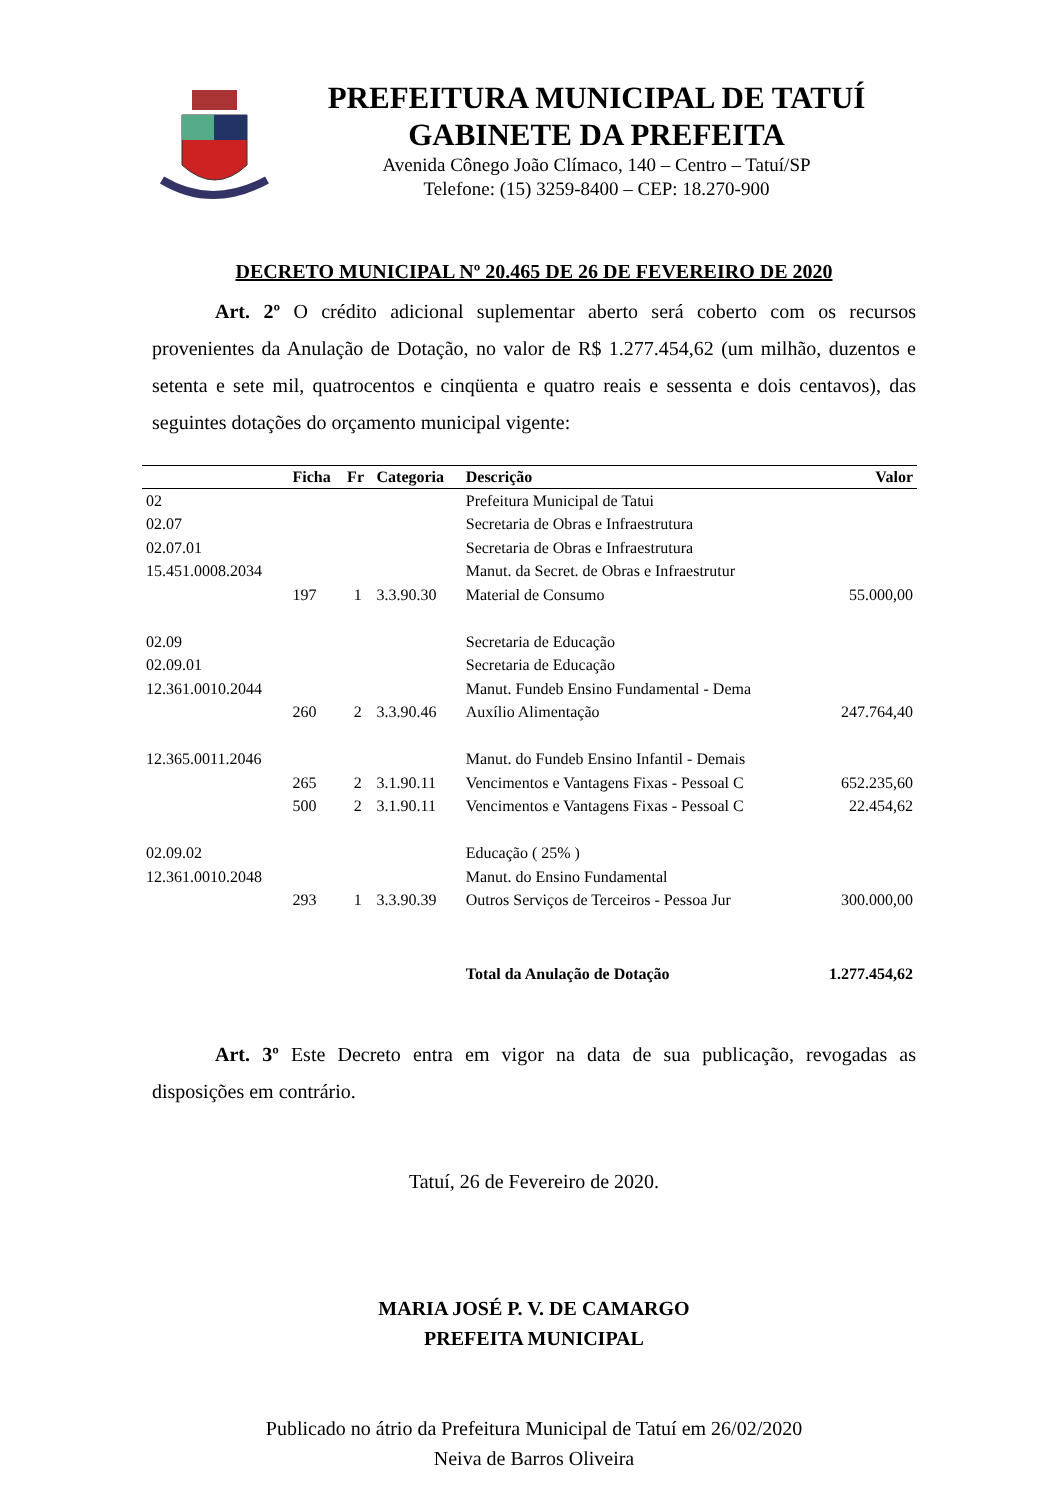PREFEITURA MUNICIPAL DE TATUÍ
GABINETE DA PREFEITA
Avenida Cônego João Clímaco, 140 – Centro – Tatuí/SP
Telefone: (15) 3259-8400 – CEP: 18.270-900
DECRETO MUNICIPAL Nº 20.465 DE 26 DE FEVEREIRO DE 2020
Art. 2º O crédito adicional suplementar aberto será coberto com os recursos provenientes da Anulação de Dotação, no valor de R$ 1.277.454,62 (um milhão, duzentos e setenta e sete mil, quatrocentos e cinqüenta e quatro reais e sessenta e dois centavos), das seguintes dotações do orçamento municipal vigente:
| | Ficha | Fr | Categoria | Descrição | Valor |
| --- | --- | --- | --- | --- | --- |
| 02 | | | | Prefeitura Municipal de Tatui | |
| 02.07 | | | | Secretaria de Obras e Infraestrutura | |
| 02.07.01 | | | | Secretaria de Obras e Infraestrutura | |
| 15.451.0008.2034 | | | | Manut. da Secret. de Obras e Infraestrutur | |
| | 197 | 1 | 3.3.90.30 | Material de Consumo | 55.000,00 |
| 02.09 | | | | Secretaria de Educação | |
| 02.09.01 | | | | Secretaria de Educação | |
| 12.361.0010.2044 | | | | Manut. Fundeb Ensino Fundamental - Dema | |
| | 260 | 2 | 3.3.90.46 | Auxílio Alimentação | 247.764,40 |
| 12.365.0011.2046 | | | | Manut. do Fundeb Ensino Infantil - Demais | |
| | 265 | 2 | 3.1.90.11 | Vencimentos e Vantagens Fixas - Pessoal C | 652.235,60 |
| | 500 | 2 | 3.1.90.11 | Vencimentos e Vantagens Fixas - Pessoal C | 22.454,62 |
| 02.09.02 | | | | Educação ( 25% ) | |
| 12.361.0010.2048 | | | | Manut. do Ensino Fundamental | |
| | 293 | 1 | 3.3.90.39 | Outros Serviços de Terceiros - Pessoa Jur | 300.000,00 |
| | | | | Total da Anulação de Dotação | 1.277.454,62 |
Art. 3º Este Decreto entra em vigor na data de sua publicação, revogadas as disposições em contrário.
Tatuí, 26 de Fevereiro de 2020.
MARIA JOSÉ P. V. DE CAMARGO
PREFEITA MUNICIPAL
Publicado no átrio da Prefeitura Municipal de Tatuí em 26/02/2020
Neiva de Barros Oliveira